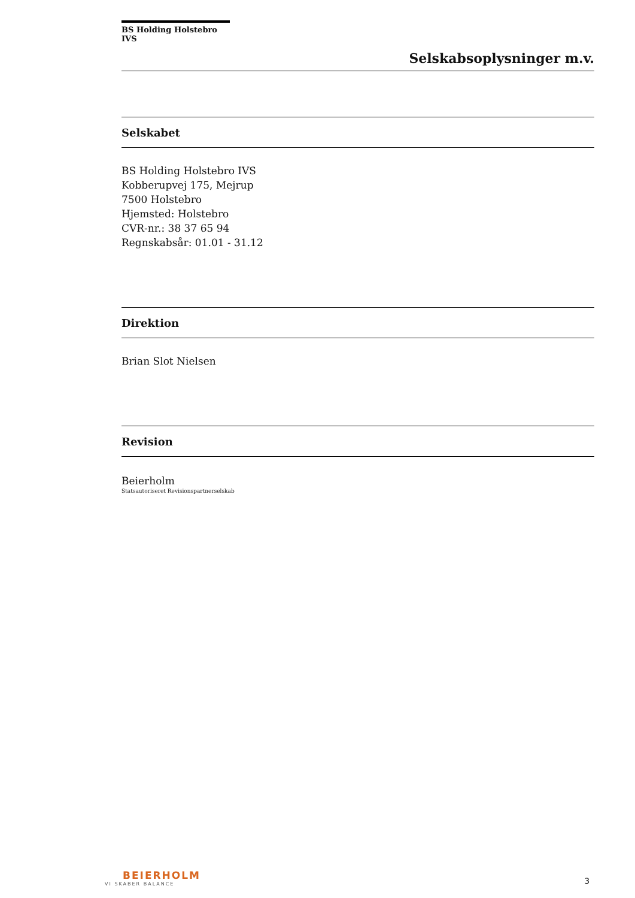BS Holding Holstebro IVS
Selskabsoplysninger m.v.
Selskabet
BS Holding Holstebro IVS
Kobberupvej 175, Mejrup
7500 Holstebro
Hjemsted: Holstebro
CVR-nr.: 38 37 65 94
Regnskabsår: 01.01 - 31.12
Direktion
Brian Slot Nielsen
Revision
Beierholm
Statsautoriseret Revisionspartnerselskab
BEIERHOLM
VI SKABER BALANCE
3